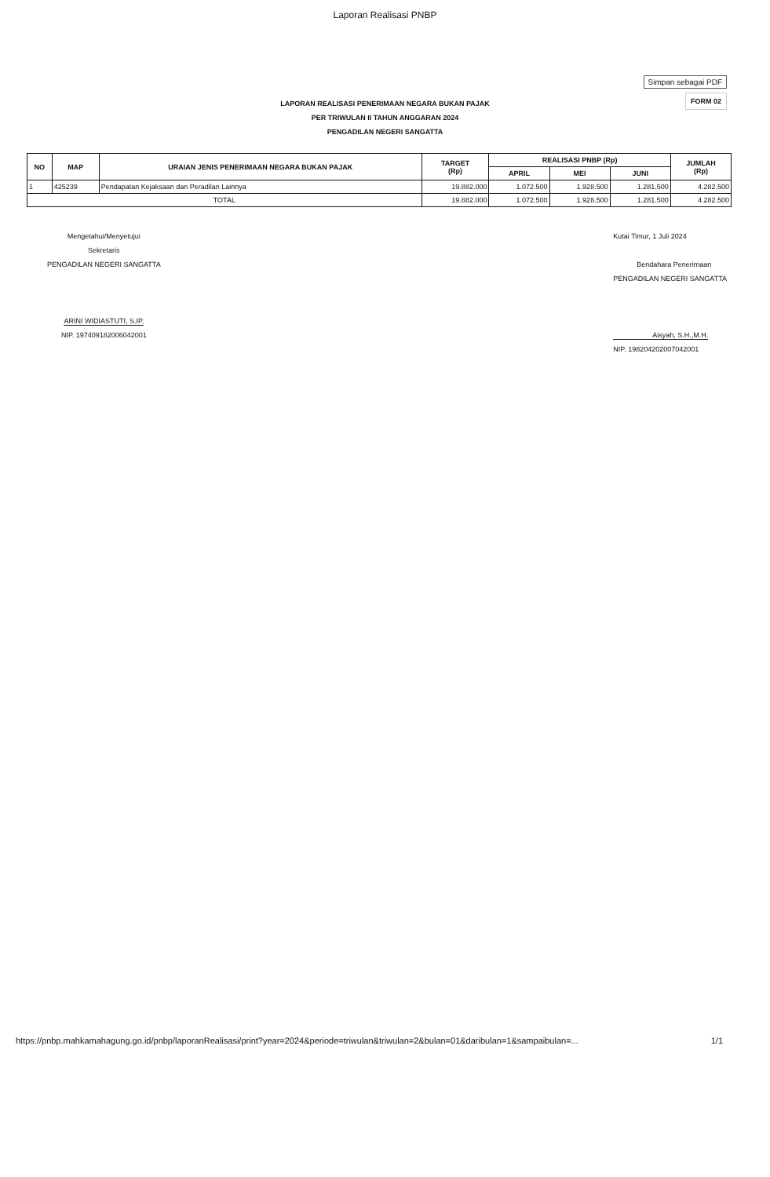Laporan Realisasi PNBP
Simpan sebagai PDF
FORM 02
LAPORAN REALISASI PENERIMAAN NEGARA BUKAN PAJAK
PER TRIWULAN II TAHUN ANGGARAN 2024
PENGADILAN NEGERI SANGATTA
| NO | MAP | URAIAN JENIS PENERIMAAN NEGARA BUKAN PAJAK | TARGET (Rp) | REALISASI PNBP (Rp) | | | JUMLAH (Rp) |
| --- | --- | --- | --- | --- | --- | --- | --- |
| | | | | APRIL | MEI | JUNI | |
| 1 | 425239 | Pendapatan Kejaksaan dan Peradilan Lainnya | 19.882.000 | 1.072.500 | 1.928.500 | 1.281.500 | 4.282.500 |
| TOTAL | | | 19.882.000 | 1.072.500 | 1.928.500 | 1.281.500 | 4.282.500 |
Mengetahui/Menyetujui
Sekretaris
PENGADILAN NEGERI SANGATTA
ARINI WIDIASTUTI, S.IP.
NIP. 197409182006042001
Kutai Timur, 1 Juli 2024
Bendahara Penerimaan
PENGADILAN NEGERI SANGATTA
Aisyah, S.H.,M.H.
NIP. 198204202007042001
https://pnbp.mahkamahagung.go.id/pnbp/laporanRealisasi/print?year=2024&periode=triwulan&triwulan=2&bulan=01&daribulan=1&sampaibulan=... 1/1